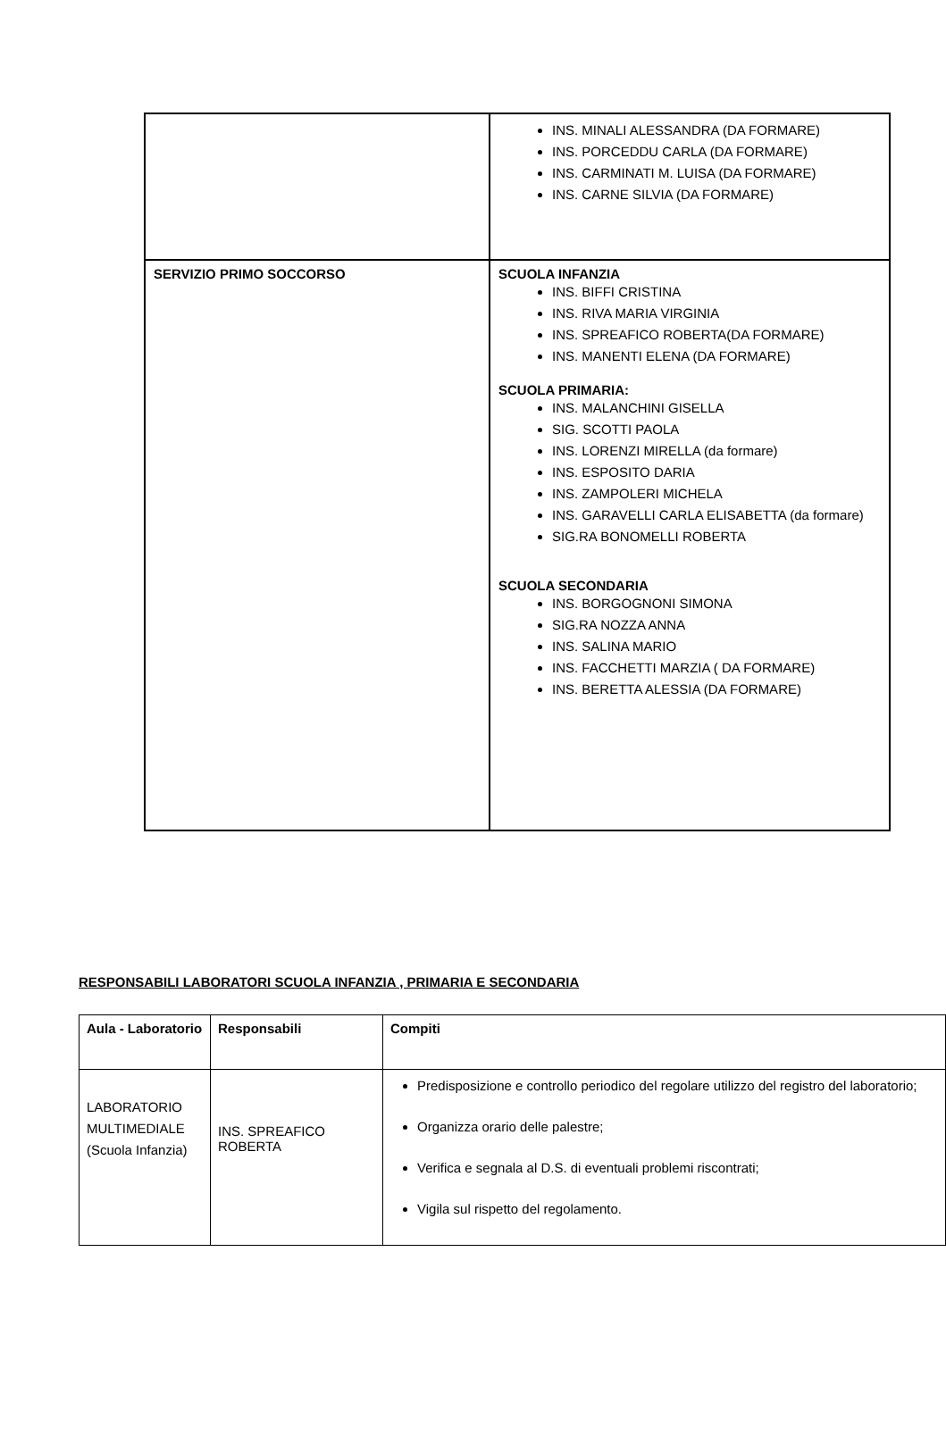| | INS. MINALI ALESSANDRA (DA FORMARE) INS. PORCEDDU CARLA (DA FORMARE) INS. CARMINATI M. LUISA (DA FORMARE) INS. CARNE SILVIA (DA FORMARE) |
| SERVIZIO PRIMO SOCCORSO | SCUOLA INFANZIA INS. BIFFI CRISTINA INS. RIVA MARIA VIRGINIA INS. SPREAFICO ROBERTA(DA FORMARE) INS. MANENTI ELENA (DA FORMARE) SCUOLA PRIMARIA: INS. MALANCHINI GISELLA SIG. SCOTTI PAOLA INS. LORENZI MIRELLA (da formare) INS. ESPOSITO DARIA INS. ZAMPOLERI MICHELA INS. GARAVELLI CARLA ELISABETTA (da formare) SIG.RA BONOMELLI ROBERTA SCUOLA SECONDARIA INS. BORGOGNONI SIMONA SIG.RA NOZZA ANNA INS. SALINA MARIO INS. FACCHETTI MARZIA ( DA FORMARE) INS. BERETTA ALESSIA (DA FORMARE) |
RESPONSABILI LABORATORI SCUOLA INFANZIA , PRIMARIA E SECONDARIA
| Aula - Laboratorio | Responsabili | Compiti |
| --- | --- | --- |
| LABORATORIO MULTIMEDIALE (Scuola Infanzia) | INS. SPREAFICO ROBERTA | Predisposizione e controllo periodico del regolare utilizzo del registro del laboratorio; Organizza orario delle palestre; Verifica e segnala al D.S. di eventuali problemi riscontrati; Vigila sul rispetto del regolamento. |